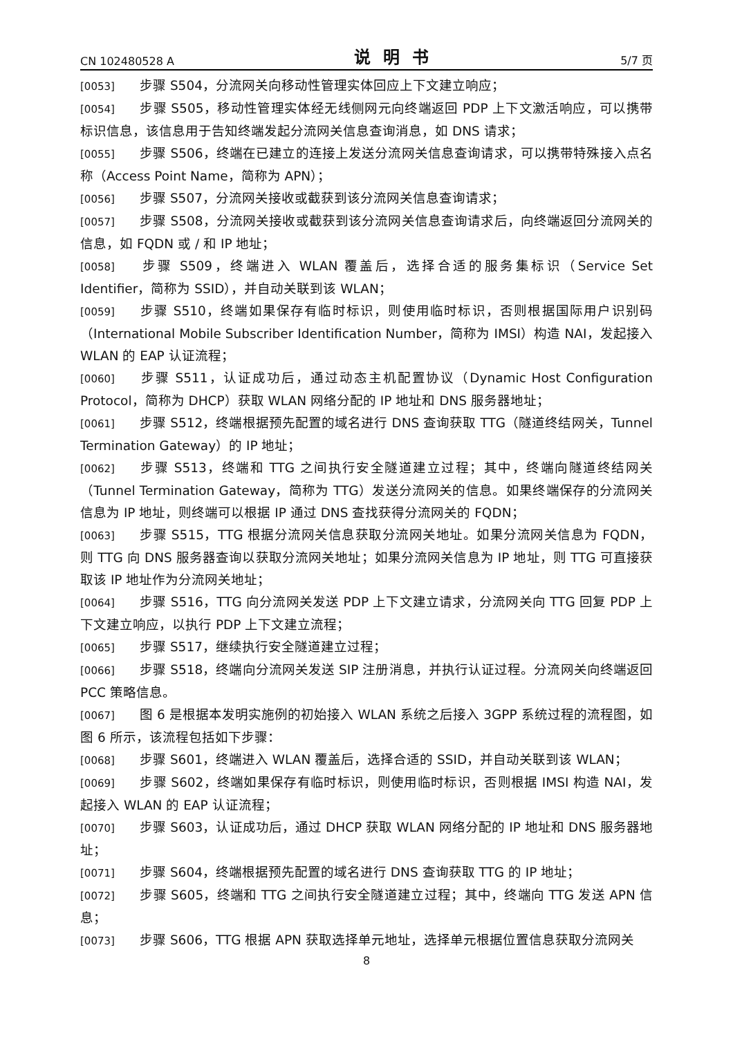CN 102480528 A 说明书 5/7 页
[0053] 步骤 S504，分流网关向移动性管理实体回应上下文建立响应；
[0054] 步骤 S505，移动性管理实体经无线侧网元向终端返回 PDP 上下文激活响应，可以携带标识信息，该信息用于告知终端发起分流网关信息查询消息，如 DNS 请求；
[0055] 步骤 S506，终端在已建立的连接上发送分流网关信息查询请求，可以携带特殊接入点名称（Access Point Name，简称为 APN）；
[0056] 步骤 S507，分流网关接收或截获到该分流网关信息查询请求；
[0057] 步骤 S508，分流网关接收或截获到该分流网关信息查询请求后，向终端返回分流网关的信息，如 FQDN 或 / 和 IP 地址；
[0058] 步骤 S509，终端进入 WLAN 覆盖后，选择合适的服务集标识（Service Set Identifier，简称为 SSID），并自动关联到该 WLAN；
[0059] 步骤 S510，终端如果保存有临时标识，则使用临时标识，否则根据国际用户识别码（International Mobile Subscriber Identification Number，简称为 IMSI）构造 NAI，发起接入 WLAN 的 EAP 认证流程；
[0060] 步骤 S511，认证成功后，通过动态主机配置协议（Dynamic Host Configuration Protocol，简称为 DHCP）获取 WLAN 网络分配的 IP 地址和 DNS 服务器地址；
[0061] 步骤 S512，终端根据预先配置的域名进行 DNS 查询获取 TTG（隧道终结网关，Tunnel Termination Gateway）的 IP 地址；
[0062] 步骤 S513，终端和 TTG 之间执行安全隧道建立过程；其中，终端向隧道终结网关（Tunnel Termination Gateway，简称为 TTG）发送分流网关的信息。如果终端保存的分流网关信息为 IP 地址，则终端可以根据 IP 通过 DNS 查找获得分流网关的 FQDN；
[0063] 步骤 S515，TTG 根据分流网关信息获取分流网关地址。如果分流网关信息为 FQDN，则 TTG 向 DNS 服务器查询以获取分流网关地址；如果分流网关信息为 IP 地址，则 TTG 可直接获取该 IP 地址作为分流网关地址；
[0064] 步骤 S516，TTG 向分流网关发送 PDP 上下文建立请求，分流网关向 TTG 回复 PDP 上下文建立响应，以执行 PDP 上下文建立流程；
[0065] 步骤 S517，继续执行安全隧道建立过程；
[0066] 步骤 S518，终端向分流网关发送 SIP 注册消息，并执行认证过程。分流网关向终端返回 PCC 策略信息。
[0067] 图 6 是根据本发明实施例的初始接入 WLAN 系统之后接入 3GPP 系统过程的流程图，如图 6 所示，该流程包括如下步骤：
[0068] 步骤 S601，终端进入 WLAN 覆盖后，选择合适的 SSID，并自动关联到该 WLAN；
[0069] 步骤 S602，终端如果保存有临时标识，则使用临时标识，否则根据 IMSI 构造 NAI，发起接入 WLAN 的 EAP 认证流程；
[0070] 步骤 S603，认证成功后，通过 DHCP 获取 WLAN 网络分配的 IP 地址和 DNS 服务器地址；
[0071] 步骤 S604，终端根据预先配置的域名进行 DNS 查询获取 TTG 的 IP 地址；
[0072] 步骤 S605，终端和 TTG 之间执行安全隧道建立过程；其中，终端向 TTG 发送 APN 信息；
[0073] 步骤 S606，TTG 根据 APN 获取选择单元地址，选择单元根据位置信息获取分流网关
8